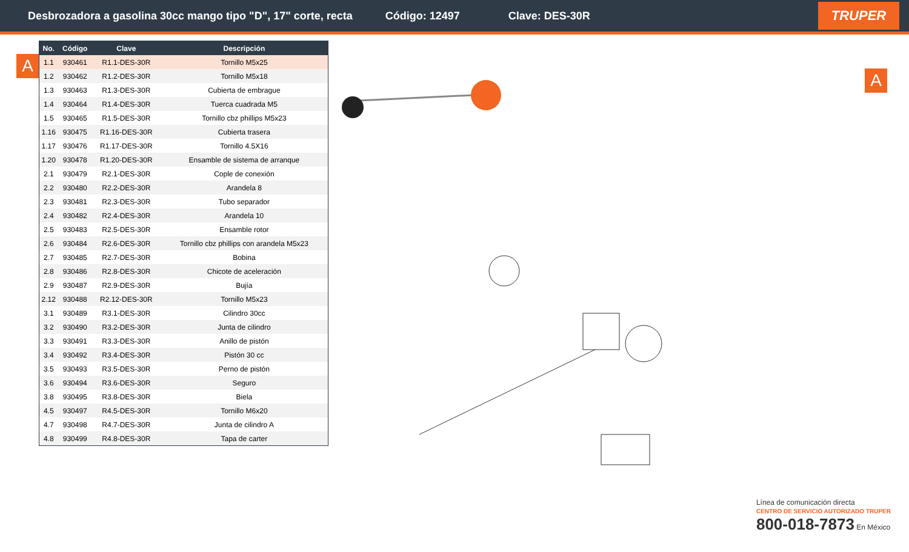Desbrozadora a gasolina 30cc mango tipo "D", 17" corte, recta Código: 12497 Clave: DES-30R
TRUPER
A
| No. | Código | Clave | Descripción |
| --- | --- | --- | --- |
| 1.1 | 930461 | R1.1-DES-30R | Tornillo M5x25 |
| 1.2 | 930462 | R1.2-DES-30R | Tornillo M5x18 |
| 1.3 | 930463 | R1.3-DES-30R | Cubierta de embrague |
| 1.4 | 930464 | R1.4-DES-30R | Tuerca cuadrada M5 |
| 1.5 | 930465 | R1.5-DES-30R | Tornillo cbz phillips M5x23 |
| 1.16 | 930475 | R1.16-DES-30R | Cubierta trasera |
| 1.17 | 930476 | R1.17-DES-30R | Tornillo 4.5X16 |
| 1.20 | 930478 | R1.20-DES-30R | Ensamble de sistema de arranque |
| 2.1 | 930479 | R2.1-DES-30R | Cople de conexión |
| 2.2 | 930480 | R2.2-DES-30R | Arandela 8 |
| 2.3 | 930481 | R2.3-DES-30R | Tubo separador |
| 2.4 | 930482 | R2.4-DES-30R | Arandela 10 |
| 2.5 | 930483 | R2.5-DES-30R | Ensamble rotor |
| 2.6 | 930484 | R2.6-DES-30R | Tornillo cbz phillips con arandela M5x23 |
| 2.7 | 930485 | R2.7-DES-30R | Bobina |
| 2.8 | 930486 | R2.8-DES-30R | Chicote de aceleración |
| 2.9 | 930487 | R2.9-DES-30R | Bujía |
| 2.12 | 930488 | R2.12-DES-30R | Tornillo M5x23 |
| 3.1 | 930489 | R3.1-DES-30R | Cilindro 30cc |
| 3.2 | 930490 | R3.2-DES-30R | Junta de cilindro |
| 3.3 | 930491 | R3.3-DES-30R | Anillo de pistón |
| 3.4 | 930492 | R3.4-DES-30R | Pistón 30 cc |
| 3.5 | 930493 | R3.5-DES-30R | Perno de pistón |
| 3.6 | 930494 | R3.6-DES-30R | Seguro |
| 3.8 | 930495 | R3.8-DES-30R | Biela |
| 4.5 | 930497 | R4.5-DES-30R | Tornillo M6x20 |
| 4.7 | 930498 | R4.7-DES-30R | Junta de cilindro A |
| 4.8 | 930499 | R4.8-DES-30R | Tapa de carter |
A
Línea de comunicación directa
CENTRO DE SERVICIO AUTORIZADO TRUPER
800-018-7873 En México